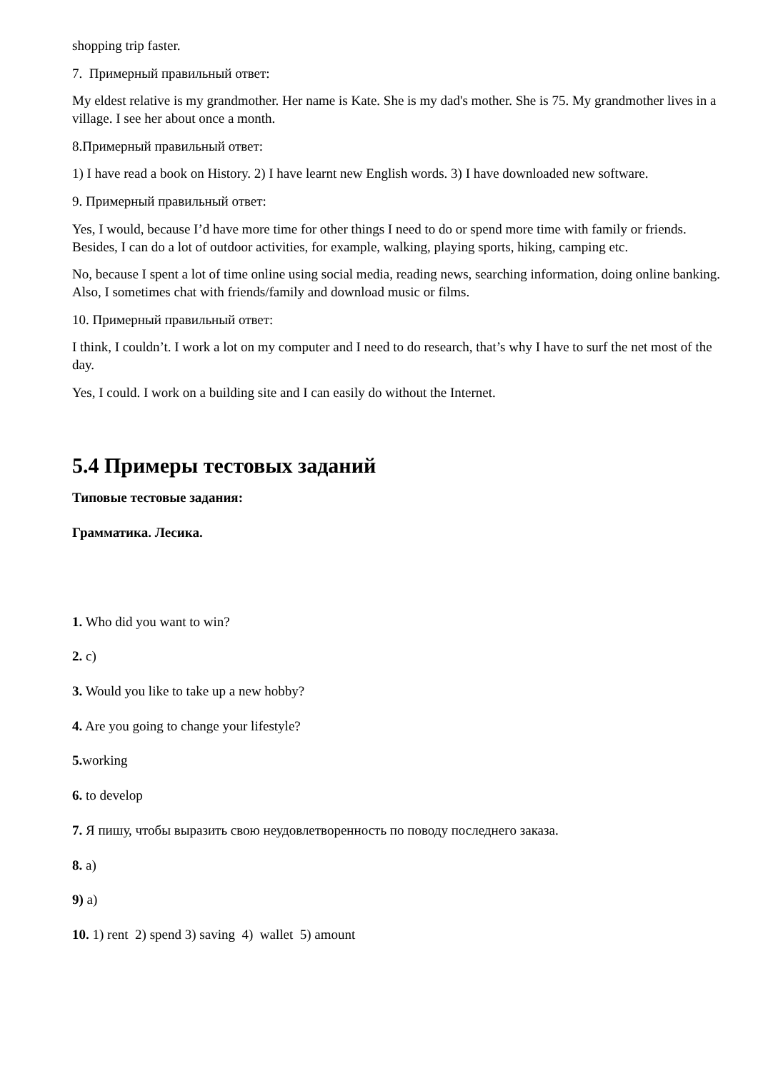shopping trip faster.
7. Примерный правильный ответ:
My eldest relative is my grandmother. Her name is Kate. She is my dad's mother. She is 75. My grandmother lives in a village. I see her about once a month.
8.Примерный правильный ответ:
1) I have read a book on History. 2) I have learnt new English words. 3) I have downloaded new software.
9. Примерный правильный ответ:
Yes, I would, because I’d have more time for other things I need to do or spend more time with family or friends. Besides, I can do a lot of outdoor activities, for example, walking, playing sports, hiking, camping etc.
No, because I spent a lot of time online using social media, reading news, searching information, doing online banking. Also, I sometimes chat with friends/family and download music or films.
10. Примерный правильный ответ:
I think, I couldn’t. I work a lot on my computer and I need to do research, that’s why I have to surf the net most of the day.
Yes, I could. I work on a building site and I can easily do without the Internet.
5.4 Примеры тестовых заданий
Типовые тестовые задания:
Грамматика. Лесика.
1. Who did you want to win?
2. c)
3. Would you like to take up a new hobby?
4. Are you going to change your lifestyle?
5. working
6. to develop
7. Я пишу, чтобы выразить свою неудовлетворенность по поводу последнего заказа.
8. a)
9) a)
10. 1) rent 2) spend 3) saving 4) wallet 5) amount